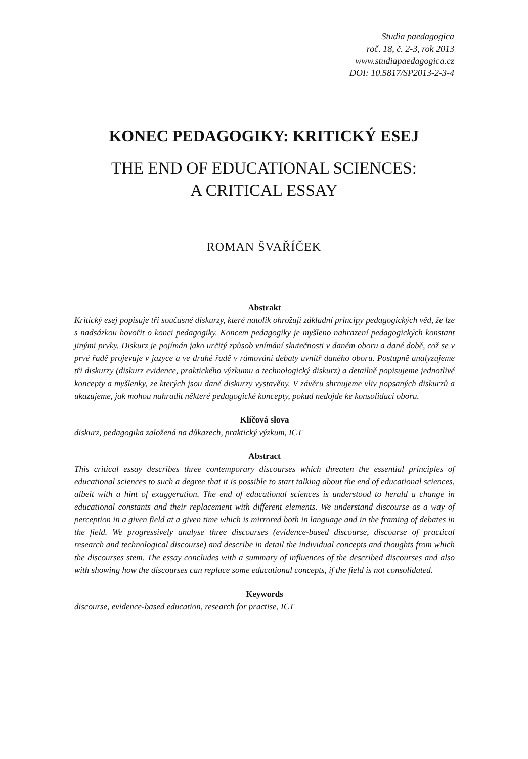Studia paedagogica
roč. 18, č. 2-3, rok 2013
www.studiapaedagogica.cz
DOI: 10.5817/SP2013-2-3-4
KONEC PEDAGOGIKY: KRITICKÝ ESEJ
THE END OF EDUCATIONAL SCIENCES:
A CRITICAL ESSAY
ROMAN ŠVAŘÍČEK
Abstrakt
Kritický esej popisuje tři současné diskurzy, které natolik ohrožují základní principy pedagogických věd, že lze s nadsázkou hovořit o konci pedagogiky. Koncem pedagogiky je myšleno nahrazení pedagogických konstant jinými prvky. Diskurz je pojímán jako určitý způsob vnímání skutečnosti v daném oboru a dané době, což se v prvé řadě projevuje v jazyce a ve druhé řadě v rámování debaty uvnitř daného oboru. Postupně analyzujeme tři diskurzy (diskurz evidence, praktického výzkumu a technologický diskurz) a detailně popisujeme jednotlivé koncepty a myšlenky, ze kterých jsou dané diskurzy vystavěny. V závěru shrnujeme vliv popsaných diskurzů a ukazujeme, jak mohou nahradit některé pedagogické koncepty, pokud nedojde ke konsolidaci oboru.
Klíčová slova
diskurz, pedagogika založená na důkazech, praktický výzkum, ICT
Abstract
This critical essay describes three contemporary discourses which threaten the essential principles of educational sciences to such a degree that it is possible to start talking about the end of educational sciences, albeit with a hint of exaggeration. The end of educational sciences is understood to herald a change in educational constants and their replacement with different elements. We understand discourse as a way of perception in a given field at a given time which is mirrored both in language and in the framing of debates in the field. We progressively analyse three discourses (evidence-based discourse, discourse of practical research and technological discourse) and describe in detail the individual concepts and thoughts from which the discourses stem. The essay concludes with a summary of influences of the described discourses and also with showing how the discourses can replace some educational concepts, if the field is not consolidated.
Keywords
discourse, evidence-based education, research for practise, ICT